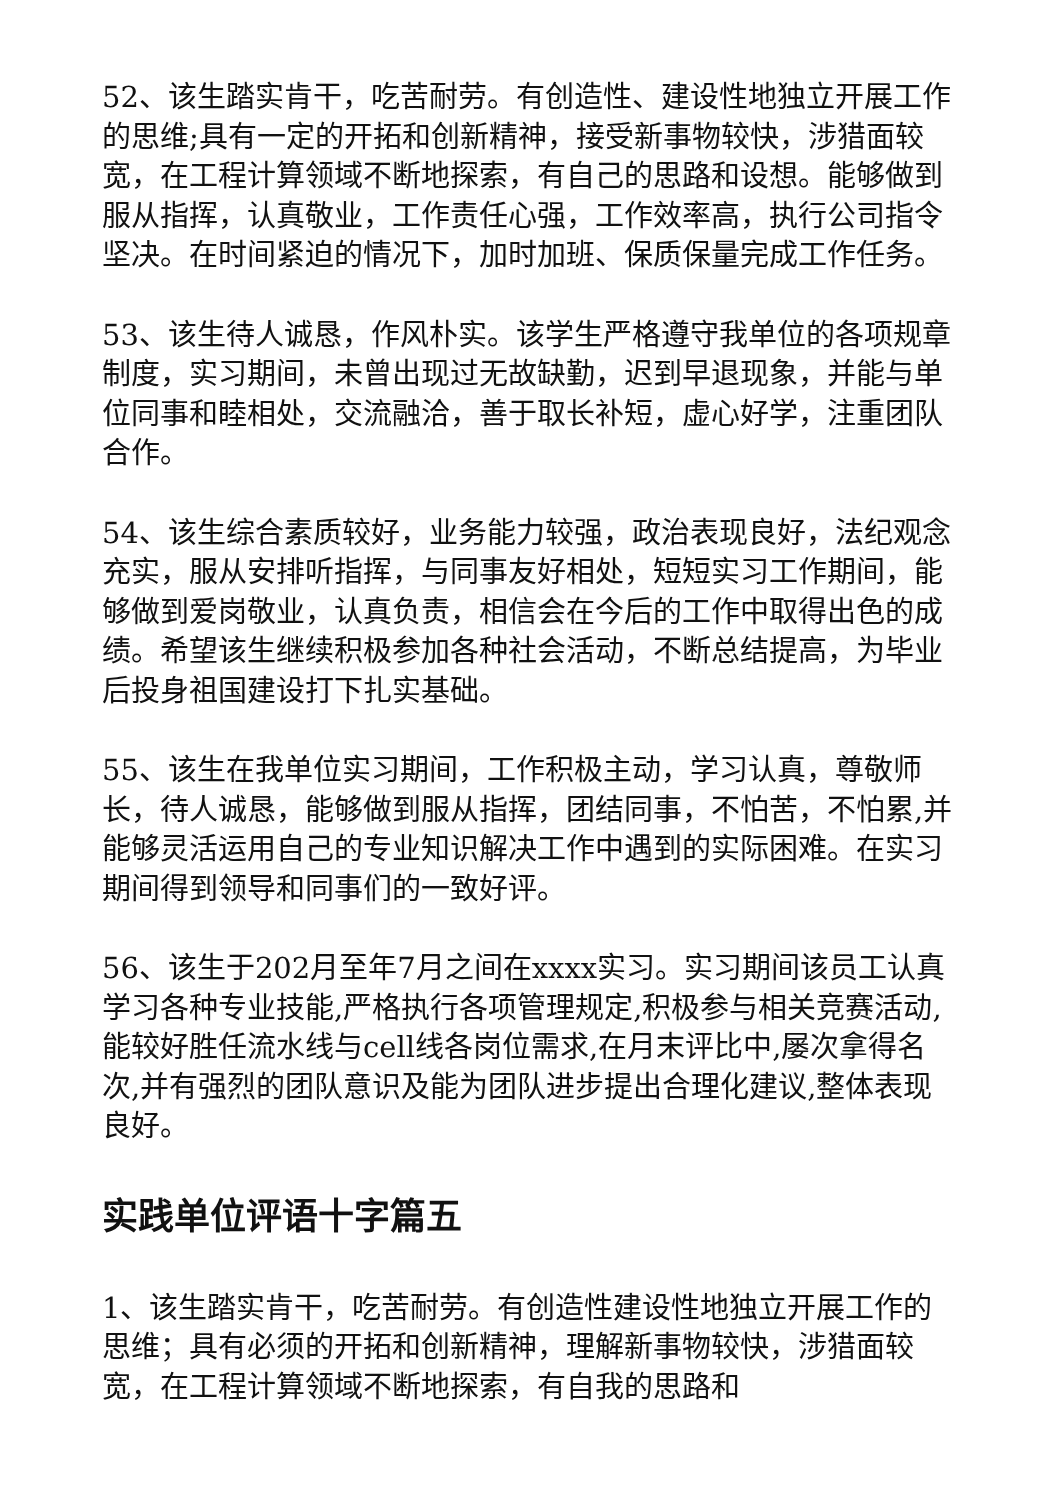52、该生踏实肯干，吃苦耐劳。有创造性、建设性地独立开展工作的思维;具有一定的开拓和创新精神，接受新事物较快，涉猎面较宽，在工程计算领域不断地探索，有自己的思路和设想。能够做到服从指挥，认真敬业，工作责任心强，工作效率高，执行公司指令坚决。在时间紧迫的情况下，加时加班、保质保量完成工作任务。
53、该生待人诚恳，作风朴实。该学生严格遵守我单位的各项规章制度，实习期间，未曾出现过无故缺勤，迟到早退现象，并能与单位同事和睦相处，交流融洽，善于取长补短，虚心好学，注重团队合作。
54、该生综合素质较好，业务能力较强，政治表现良好，法纪观念充实，服从安排听指挥，与同事友好相处，短短实习工作期间，能够做到爱岗敬业，认真负责，相信会在今后的工作中取得出色的成绩。希望该生继续积极参加各种社会活动，不断总结提高，为毕业后投身祖国建设打下扎实基础。
55、该生在我单位实习期间，工作积极主动，学习认真，尊敬师长，待人诚恳，能够做到服从指挥，团结同事，不怕苦，不怕累,并能够灵活运用自己的专业知识解决工作中遇到的实际困难。在实习期间得到领导和同事们的一致好评。
56、该生于202月至年7月之间在xxxx实习。实习期间该员工认真学习各种专业技能,严格执行各项管理规定,积极参与相关竞赛活动,能较好胜任流水线与cell线各岗位需求,在月末评比中,屡次拿得名次,并有强烈的团队意识及能为团队进步提出合理化建议,整体表现良好。
实践单位评语十字篇五
1、该生踏实肯干，吃苦耐劳。有创造性建设性地独立开展工作的思维；具有必须的开拓和创新精神，理解新事物较快，涉猎面较宽，在工程计算领域不断地探索，有自我的思路和